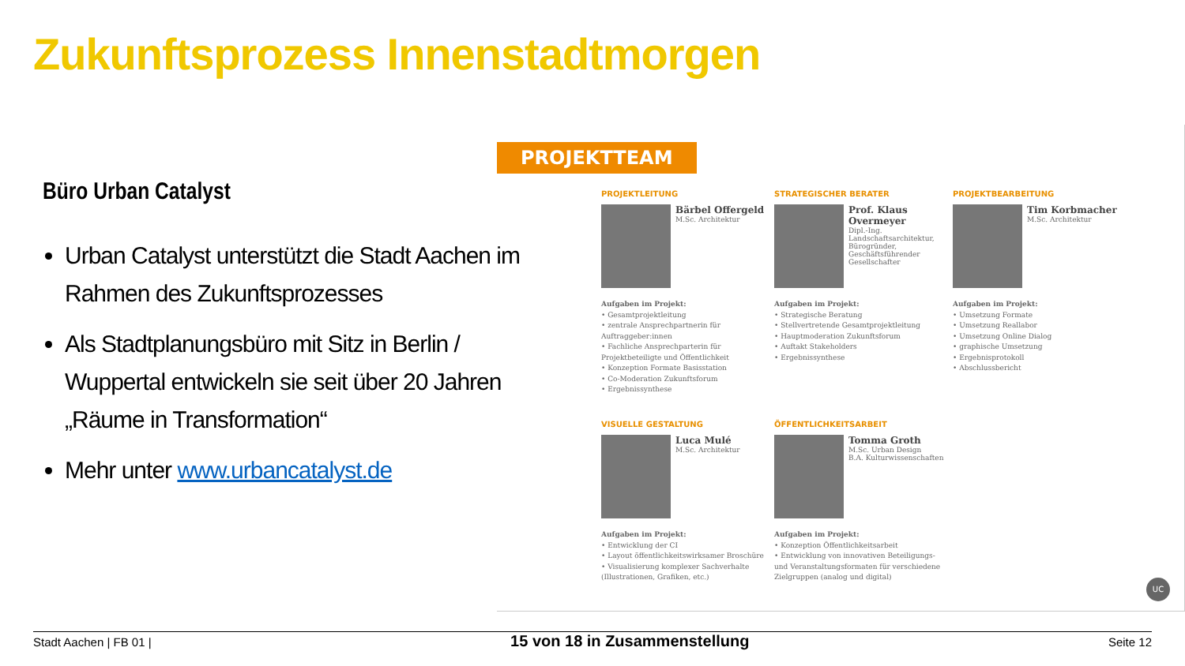Zukunftsprozess Innenstadtmorgen
Büro Urban Catalyst
Urban Catalyst unterstützt die Stadt Aachen im Rahmen des Zukunftsprozesses
Als Stadtplanungsbüro mit Sitz in Berlin / Wuppertal entwickeln sie seit über 20 Jahren „Räume in Transformation“
Mehr unter www.urbancatalyst.de
PROJEKTTEAM
PROJEKTLEITUNG
Bärbel Offergeld
M.Sc. Architektur
Aufgaben im Projekt:
• Gesamtprojektleitung
• zentrale Ansprechpartnerin für Auftraggeber:innen
• Fachliche Ansprechparterin für Projektbeteiligte und Öffentlichkeit
• Konzeption Formate Basisstation
• Co-Moderation Zukunftsforum
• Ergebnissynthese
STRATEGISCHER BERATER
Prof. Klaus Overmeyer
Dipl.-Ing. Landschaftsarchitektur, Bürogründer, Geschäftsführender Gesellschafter
Aufgaben im Projekt:
• Strategische Beratung
• Stellvertretende Gesamtprojektleitung
• Hauptmoderation Zukunftsforum
• Auftakt Stakeholders
• Ergebnissynthese
PROJEKTBEARBEITUNG
Tim Korbmacher
M.Sc. Architektur
Aufgaben im Projekt:
• Umsetzung Formate
• Umsetzung Reallabor
• Umsetzung Online Dialog
• graphische Umsetzung
• Ergebnisprotokoll
• Abschlussbericht
VISUELLE GESTALTUNG
Luca Mulé
M.Sc. Architektur
Aufgaben im Projekt:
• Entwicklung der CI
• Layout öffentlichkeitswirksamer Broschüre
• Visualisierung komplexer Sachverhalte (Illustrationen, Grafiken, etc.)
ÖFFENTLICHKEITSARBEIT
Tomma Groth
M.Sc. Urban Design
B.A. Kulturwissenschaften
Aufgaben im Projekt:
• Konzeption Öffentlichkeitsarbeit
• Entwicklung von innovativen Beteiligungs- und Veranstaltungsformaten für verschiedene Zielgruppen (analog und digital)
UC
Stadt Aachen | FB 01 | 15 von 18 in Zusammenstellung Seite 12